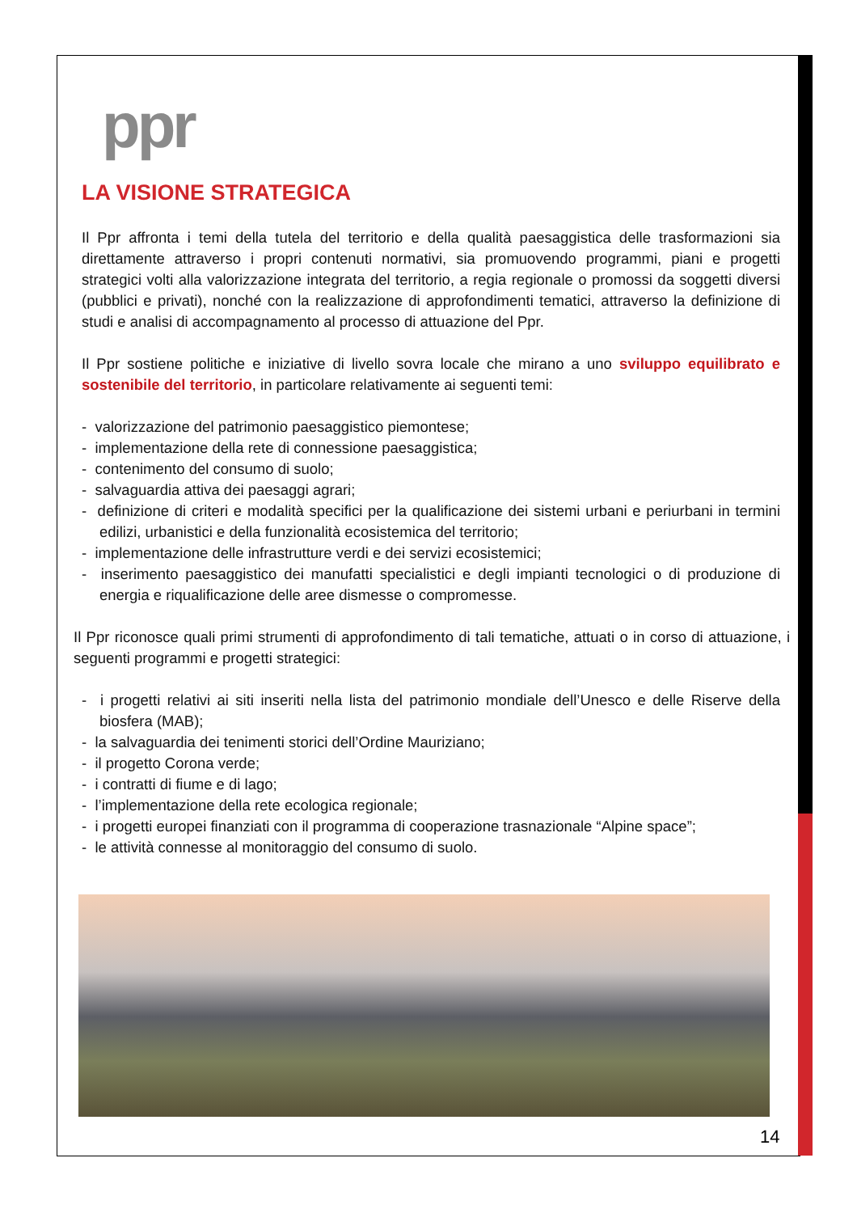ppr
LA VISIONE STRATEGICA
Il Ppr affronta i temi della tutela del territorio e della qualità paesaggistica delle trasformazioni sia direttamente attraverso i propri contenuti normativi, sia promuovendo programmi, piani e progetti strategici volti alla valorizzazione integrata del territorio, a regia regionale o promossi da soggetti diversi (pubblici e privati), nonché con la realizzazione di approfondimenti tematici, attraverso la definizione di studi e analisi di accompagnamento al processo di attuazione del Ppr.
Il Ppr sostiene politiche e iniziative di livello sovra locale che mirano a uno sviluppo equilibrato e sostenibile del territorio, in particolare relativamente ai seguenti temi:
- valorizzazione del patrimonio paesaggistico piemontese;
- implementazione della rete di connessione paesaggistica;
- contenimento del consumo di suolo;
- salvaguardia attiva dei paesaggi agrari;
- definizione di criteri e modalità specifici per la qualificazione dei sistemi urbani e periurbani in termini edilizi, urbanistici e della funzionalità ecosistemica del territorio;
- implementazione delle infrastrutture verdi e dei servizi ecosistemici;
- inserimento paesaggistico dei manufatti specialistici e degli impianti tecnologici o di produzione di energia e riqualificazione delle aree dismesse o compromesse.
Il Ppr riconosce quali primi strumenti di approfondimento di tali tematiche, attuati o in corso di attuazione, i seguenti programmi e progetti strategici:
- i progetti relativi ai siti inseriti nella lista del patrimonio mondiale dell’Unesco e delle Riserve della biosfera (MAB);
- la salvaguardia dei tenimenti storici dell’Ordine Mauriziano;
- il progetto Corona verde;
- i contratti di fiume e di lago;
- l’implementazione della rete ecologica regionale;
- i progetti europei finanziati con il programma di cooperazione trasnazionale “Alpine space”;
- le attività connesse al monitoraggio del consumo di suolo.
14